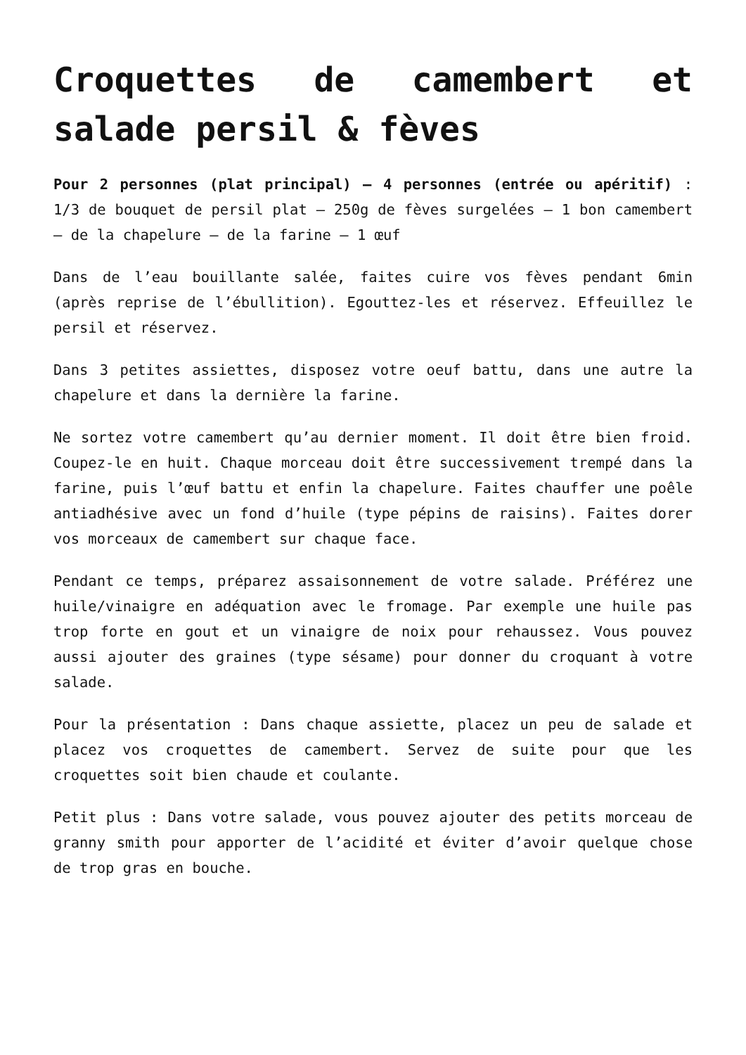Croquettes de camembert et salade persil & fèves
Pour 2 personnes (plat principal) – 4 personnes (entrée ou apéritif) : 1/3 de bouquet de persil plat – 250g de fèves surgelées – 1 bon camembert – de la chapelure – de la farine – 1 œuf
Dans de l’eau bouillante salée, faites cuire vos fèves pendant 6min (après reprise de l’ébullition). Egouttez-les et réservez. Effeuillez le persil et réservez.
Dans 3 petites assiettes, disposez votre oeuf battu, dans une autre la chapelure et dans la dernière la farine.
Ne sortez votre camembert qu’au dernier moment. Il doit être bien froid. Coupez-le en huit. Chaque morceau doit être successivement trempé dans la farine, puis l’œuf battu et enfin la chapelure. Faites chauffer une poêle antiadhésive avec un fond d’huile (type pépins de raisins). Faites dorer vos morceaux de camembert sur chaque face.
Pendant ce temps, préparez assaisonnement de votre salade. Préférez une huile/vinaigre en adéquation avec le fromage. Par exemple une huile pas trop forte en gout et un vinaigre de noix pour rehaussez. Vous pouvez aussi ajouter des graines (type sésame) pour donner du croquant à votre salade.
Pour la présentation : Dans chaque assiette, placez un peu de salade et placez vos croquettes de camembert. Servez de suite pour que les croquettes soit bien chaude et coulante.
Petit plus : Dans votre salade, vous pouvez ajouter des petits morceau de granny smith pour apporter de l’acidité et éviter d’avoir quelque chose de trop gras en bouche.